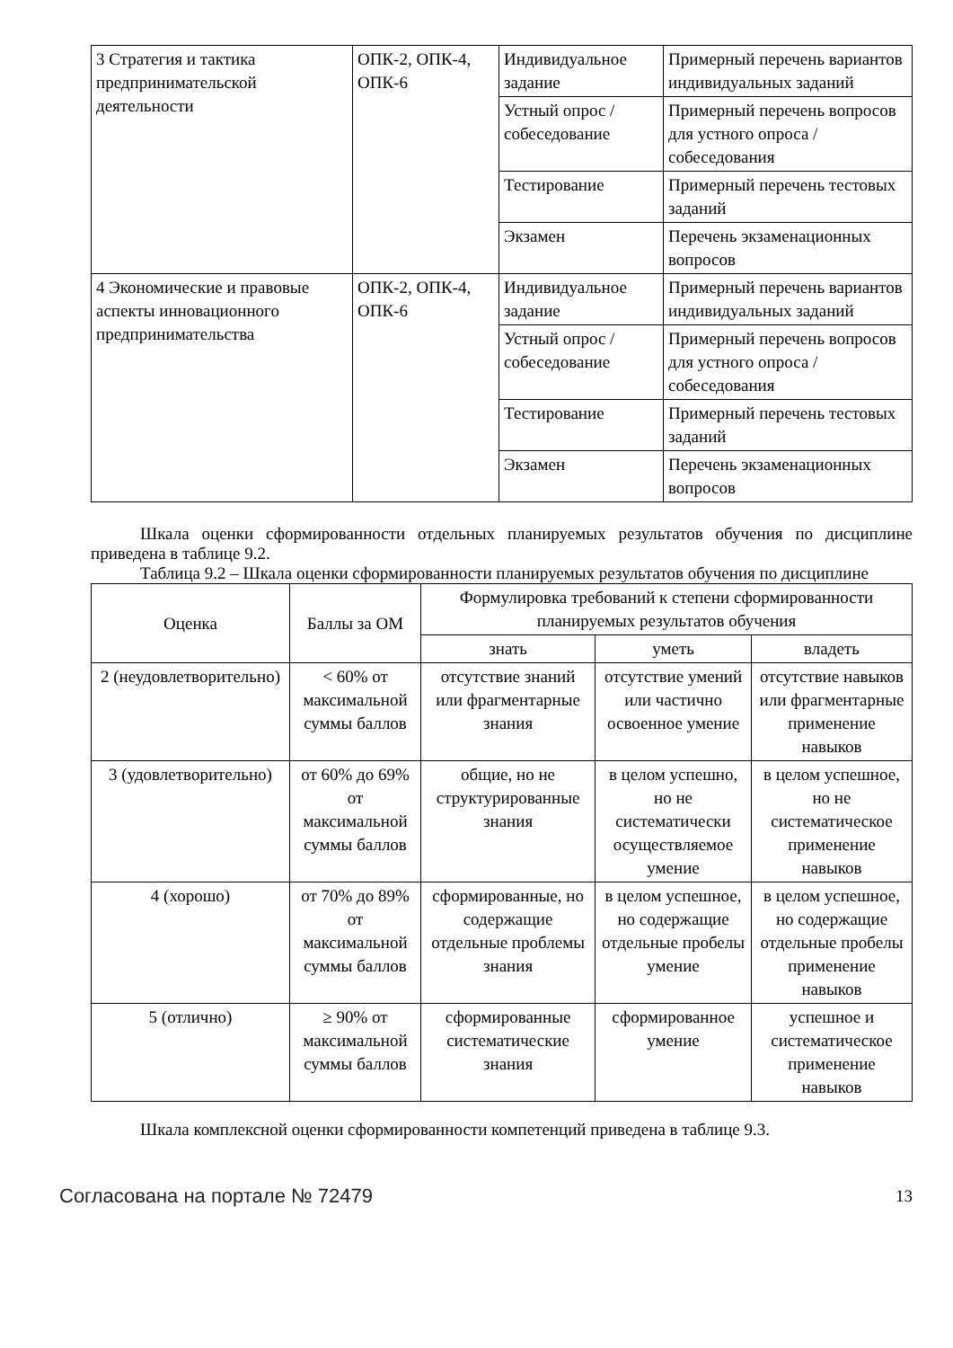| 3 Стратегия и тактика предпринимательской деятельности | ОПК-2, ОПК-4, ОПК-6 | Индивидуальное задание | Примерный перечень вариантов индивидуальных заданий |
| | | Устный опрос / собеседование | Примерный перечень вопросов для устного опроса / собеседования |
| | | Тестирование | Примерный перечень тестовых заданий |
| | | Экзамен | Перечень экзаменационных вопросов |
| 4 Экономические и правовые аспекты инновационного предпринимательства | ОПК-2, ОПК-4, ОПК-6 | Индивидуальное задание | Примерный перечень вариантов индивидуальных заданий |
| | | Устный опрос / собеседование | Примерный перечень вопросов для устного опроса / собеседования |
| | | Тестирование | Примерный перечень тестовых заданий |
| | | Экзамен | Перечень экзаменационных вопросов |
Шкала оценки сформированности отдельных планируемых результатов обучения по дисциплине приведена в таблице 9.2.
Таблица 9.2 – Шкала оценки сформированности планируемых результатов обучения по дисциплине
| Оценка | Баллы за ОМ | Формулировка требований к степени сформированности планируемых результатов обучения | | |
| --- | --- | --- | --- | --- |
| | | знать | уметь | владеть |
| 2 (неудовлетворительно) | < 60% от максимальной суммы баллов | отсутствие знаний или фрагментарные знания | отсутствие умений или частично освоенное умение | отсутствие навыков или фрагментарные применение навыков |
| 3 (удовлетворительно) | от 60% до 69% от максимальной суммы баллов | общие, но не структурированные знания | в целом успешно, но не систематически осуществляемое умение | в целом успешное, но не систематическое применение навыков |
| 4 (хорошо) | от 70% до 89% от максимальной суммы баллов | сформированные, но содержащие отдельные проблемы знания | в целом успешное, но содержащие отдельные пробелы умение | в целом успешное, но содержащие отдельные пробелы применение навыков |
| 5 (отлично) | ≥ 90% от максимальной суммы баллов | сформированные систематические знания | сформированное умение | успешное и систематическое применение навыков |
Шкала комплексной оценки сформированности компетенций приведена в таблице 9.3.
Согласована на портале № 72479 13